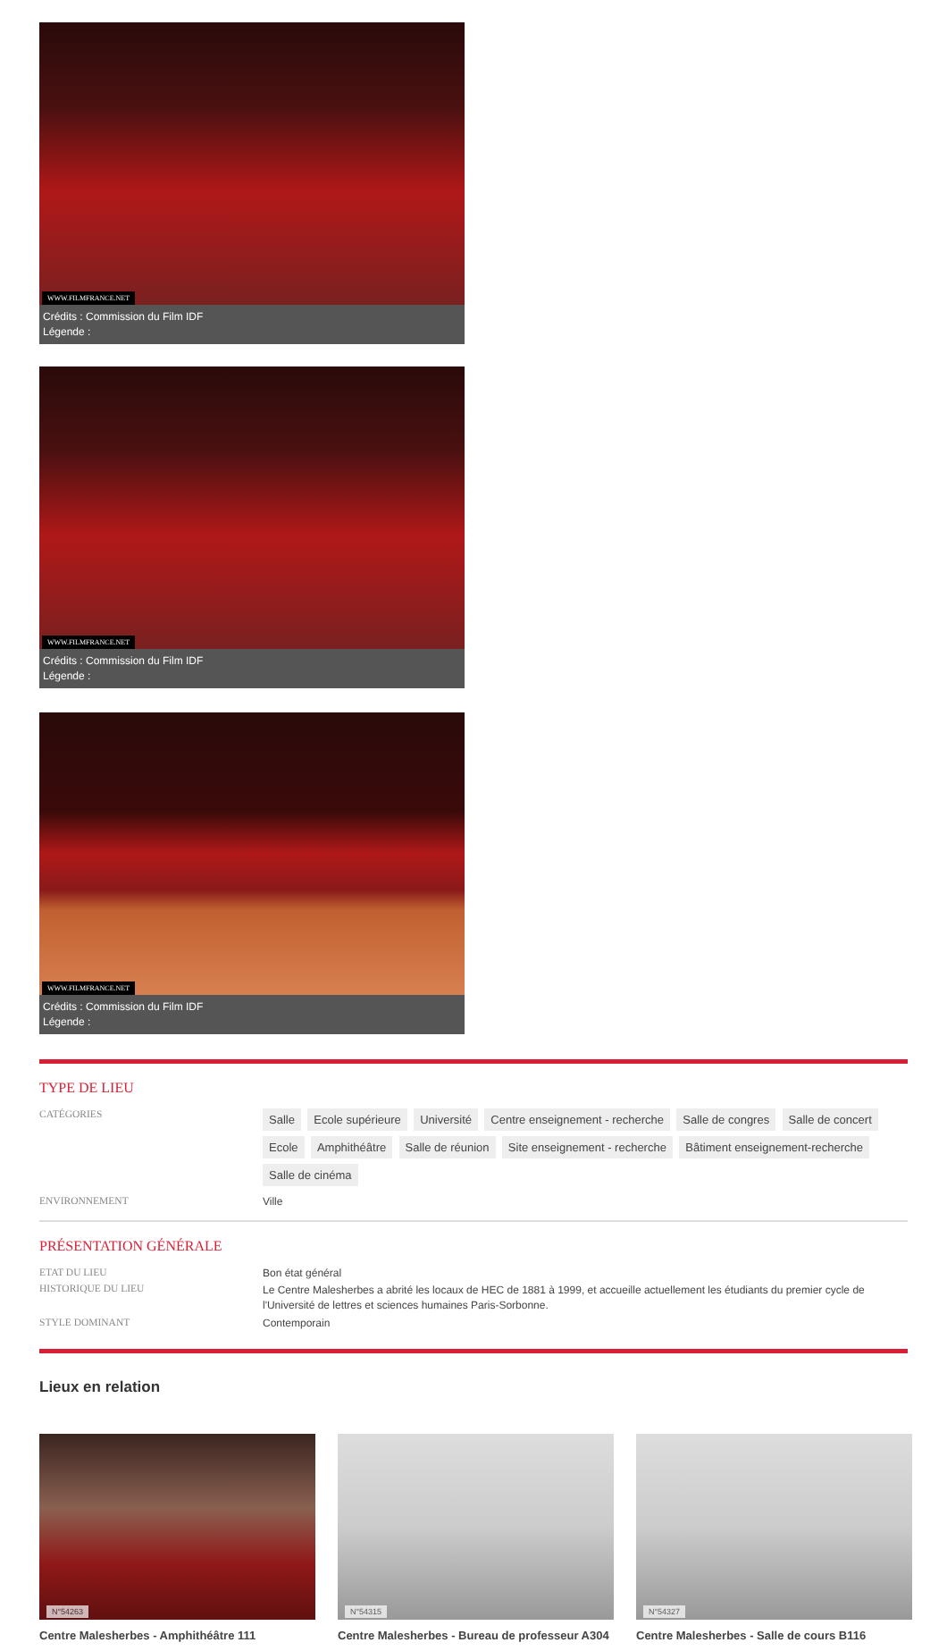WWW.FILMFRANCE.NET
Crédits : Commission du Film IDF
Légende :
WWW.FILMFRANCE.NET
Crédits : Commission du Film IDF
Légende :
WWW.FILMFRANCE.NET
Crédits : Commission du Film IDF
Légende :
TYPE DE LIEU
CATÉGORIES
Salle Ecole supérieure Université Centre enseignement - recherche Salle de congres Salle de concert Ecole Amphithéâtre Salle de réunion Site enseignement - recherche Bâtiment enseignement-recherche Salle de cinéma
ENVIRONNEMENT Ville
PRÉSENTATION GÉNÉRALE
ETAT DU LIEU Bon état général
HISTORIQUE DU LIEU
Le Centre Malesherbes a abrité les locaux de HEC de 1881 à 1999, et accueille actuellement les étudiants du premier cycle de l'Université de lettres et sciences humaines Paris-Sorbonne.
STYLE DOMINANT Contemporain
Lieux en relation
N°54263
Centre Malesherbes - Amphithéâtre 111
N°54315
Centre Malesherbes - Bureau de professeur A304
N°54327
Centre Malesherbes - Salle de cours B116